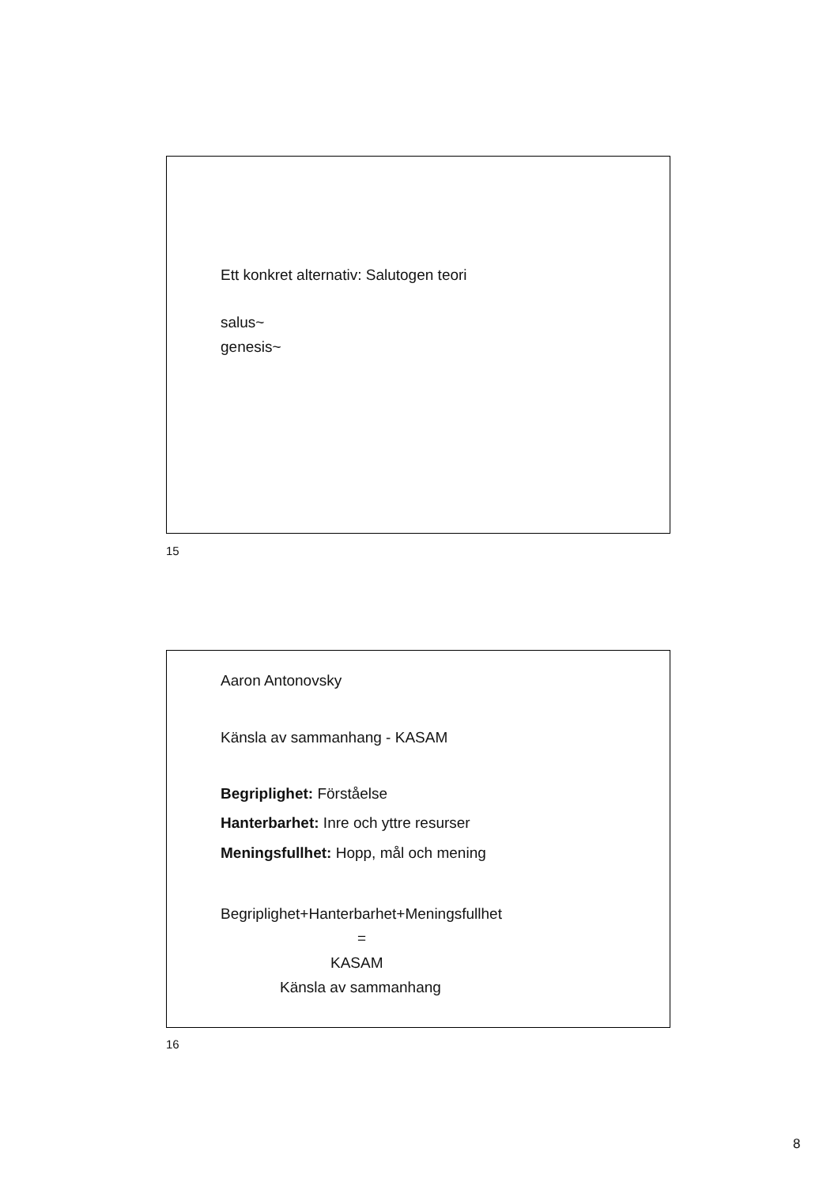Ett konkret alternativ: Salutogen teori
salus~
genesis~
15
Aaron Antonovsky
Känsla av sammanhang - KASAM
Begriplighet: Förståelse
Hanterbarhet: Inre och yttre resurser
Meningsfullhet: Hopp, mål och mening
Begriplighet+Hanterbarhet+Meningsfullhet
=
KASAM
Känsla av sammanhang
16
8